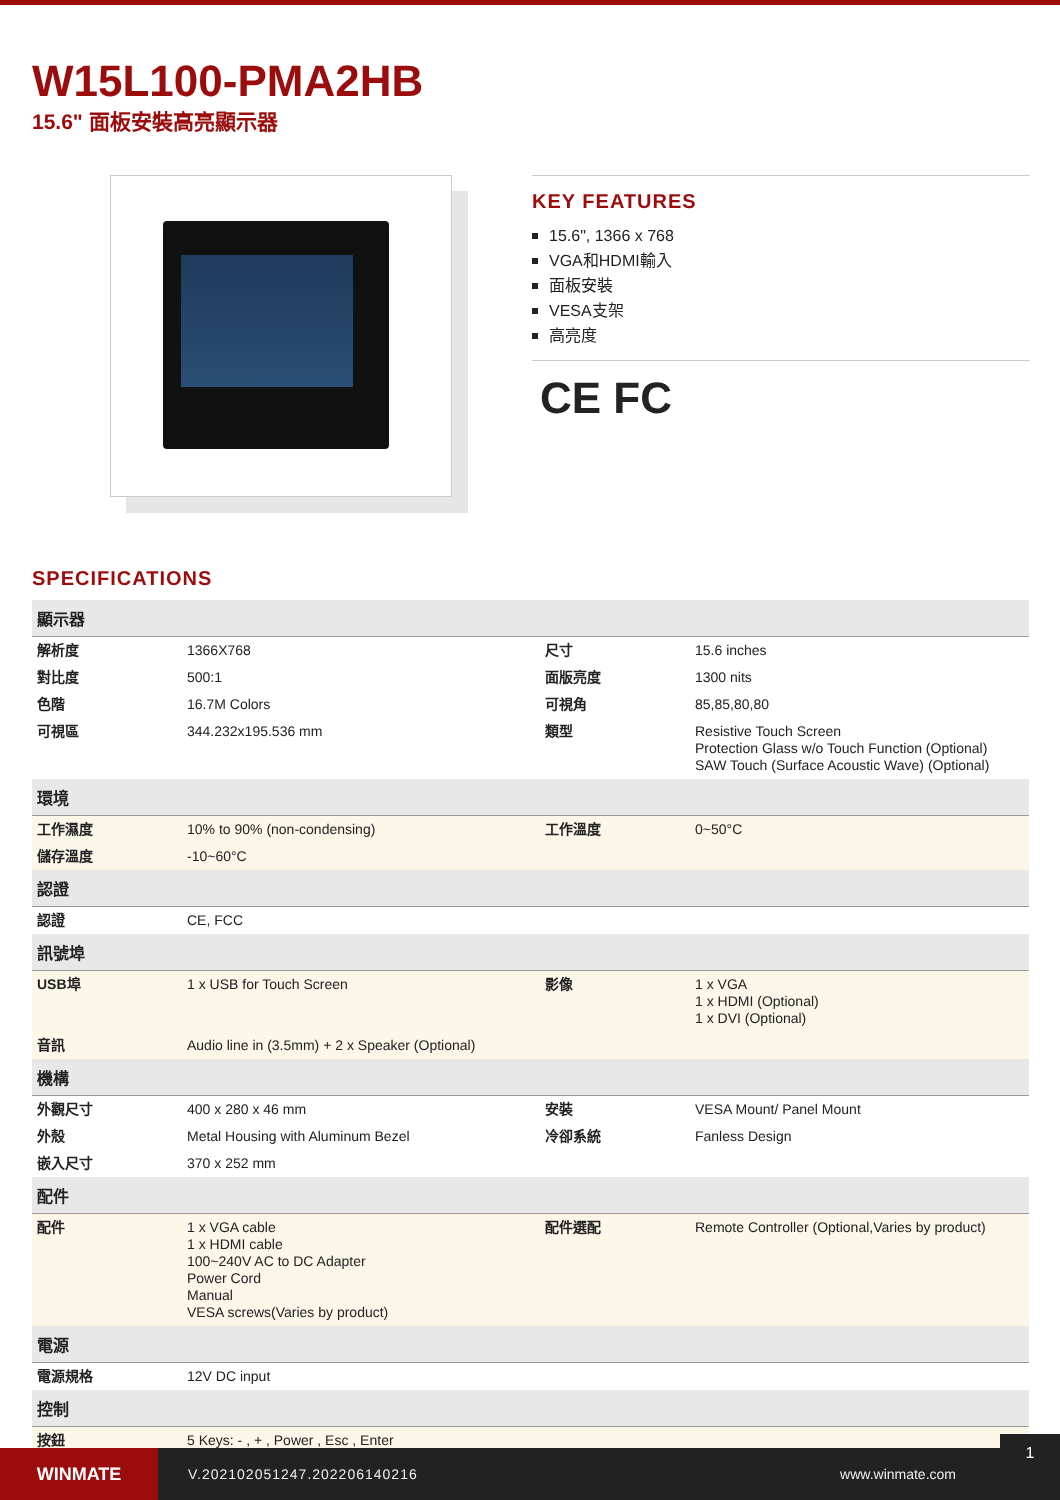W15L100-PMA2HB
15.6" 面板安裝高亮顯示器
KEY FEATURES
15.6", 1366 x 768
VGA和HDMI輸入
面板安裝
VESA支架
高亮度
CE FC
SPECIFICATIONS
| 顯示器 | | | |
| --- | --- | --- | --- |
| 解析度 | 1366X768 | 尺寸 | 15.6 inches |
| 對比度 | 500:1 | 面版亮度 | 1300 nits |
| 色階 | 16.7M Colors | 可視角 | 85,85,80,80 |
| 可視區 | 344.232x195.536 mm | 類型 | Resistive Touch Screen Protection Glass w/o Touch Function (Optional) SAW Touch (Surface Acoustic Wave) (Optional) |
| 環境 | | | |
| 工作濕度 | 10% to 90% (non-condensing) | 工作溫度 | 0~50°C |
| 儲存溫度 | -10~60°C | | |
| 認證 | | | |
| 認證 | CE, FCC | | |
| 訊號埠 | | | |
| USB埠 | 1 x USB for Touch Screen | 影像 | 1 x VGA 1 x HDMI (Optional) 1 x DVI (Optional) |
| 音訊 | Audio line in (3.5mm) + 2 x Speaker (Optional) | | |
| 機構 | | | |
| 外觀尺寸 | 400 x 280 x 46 mm | 安裝 | VESA Mount/ Panel Mount |
| 外殼 | Metal Housing with Aluminum Bezel | 冷卻系統 | Fanless Design |
| 嵌入尺寸 | 370 x 252 mm | | |
| 配件 | | | |
| 配件 | 1 x VGA cable 1 x HDMI cable 100~240V AC to DC Adapter Power Cord Manual VESA screws(Varies by product) | 配件選配 | Remote Controller (Optional,Varies by product) |
| 電源 | | | |
| 電源規格 | 12V DC input | | |
| 控制 | | | |
| 按鈕 | 5 Keys: - , + , Power , Esc , Enter | | |
WINMATE
V.202102051247.202206140216 www.winmate.com
1